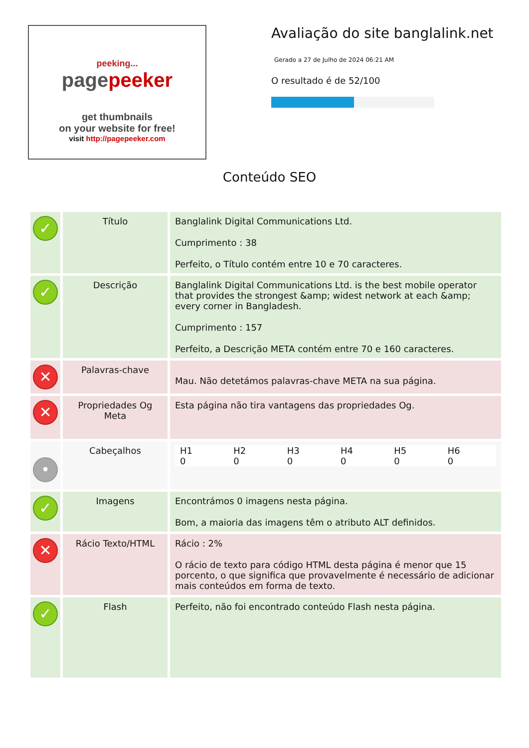peeking...
pagepeeker
get thumbnails
on your website for free!
visit http://pagepeeker.com
Avaliação do site banglalink.net
Gerado a 27 de Julho de 2024 06:21 AM
O resultado é de 52/100
Conteúdo SEO
| ✓ | Título | Banglalink Digital Communications Ltd. Cumprimento : 38 Perfeito, o Título contém entre 10 e 70 caracteres. |
| ✓ | Descrição | Banglalink Digital Communications Ltd. is the best mobile operator that provides the strongest &amp; widest network at each &amp; every corner in Bangladesh. Cumprimento : 157 Perfeito, a Descrição META contém entre 70 e 160 caracteres. |
| ✕ | Palavras-chave | Mau. Não detetámos palavras-chave META na sua página. |
| ✕ | Propriedades Og Meta | Esta página não tira vantagens das propriedades Og. |
| • | Cabeçalhos | / H1 0 / H2 0 / H3 0 / H4 0 / H5 0 / H6 0 / |
| ✓ | Imagens | Encontrámos 0 imagens nesta página. Bom, a maioria das imagens têm o atributo ALT definidos. |
| ✕ | Rácio Texto/HTML | Rácio : 2% O rácio de texto para código HTML desta página é menor que 15 porcento, o que significa que provavelmente é necessário de adicionar mais conteúdos em forma de texto. |
| ✓ | Flash | Perfeito, não foi encontrado conteúdo Flash nesta página. |